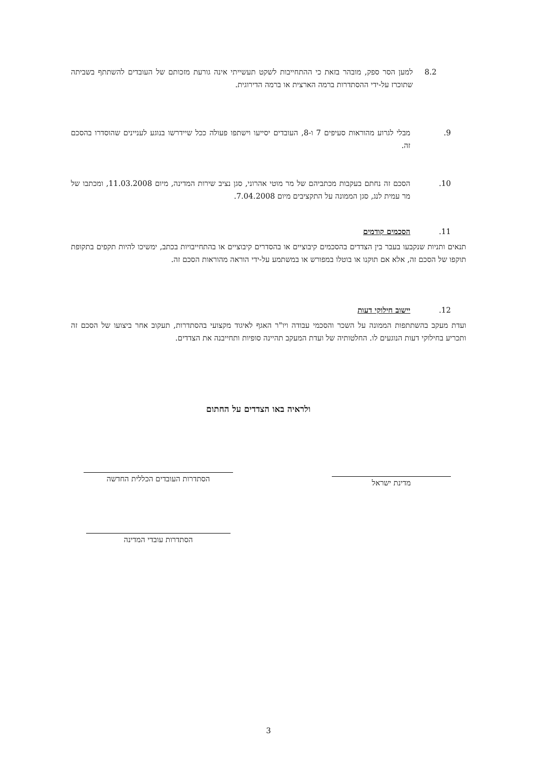8.2 למען הסר ספק, מובהר בזאת כי ההתחייבות לשקט תעשייתי אינה גורעת מזכותם של העובדים להשתתף בשביתה שתוכרז על-ידי ההסתדרות ברמה הארצית או ברמה הדירוגית.
.9 מבלי לגרוע מהוראות סעיפים 7 ו-8, העובדים יסייעו וישתפו פעולה ככל שיידרשו בנוגע לעניינים שהוסדרו בהסכם זה.
.10 הסכם זה נחתם בעקבות מכתביהם של מר מוטי אהרוני, סגן נציב שירות המדינה, מיום 11.03.2008, ומכתבו של מר עמית לנג, סגן הממונה על התקציבים מיום 7.04.2008.
.11 הסכמים קודמים
תנאים ותניות שנקבעו בעבר בין הצדדים בהסכמים קיבוציים או בהסדרים קיבוציים או בהתחייבויות בכתב, ימשיכו להיות תקפים בתקופת תוקפו של הסכם זה, אלא אם תוקנו או בוטלו במפורש או במשתמע על-ידי הוראה מהוראות הסכם זה.
.12 יישוב חילוקי דעות
ועדת מעקב בהשתתפות הממונה על השכר והסכמי עבודה ויו"ר האגף לאיגוד מקצועי בהסתדרות, תעקוב אחר ביצועו של הסכם זה ותכריע בחילוקי דעות הנוגעים לו. החלטותיה של ועדת המעקב תהיינה סופיות ותחייבנה את הצדדים.
ולראיה באו הצדדים על החתום
הסתדרות העובדים הכללית החדשה מדינת ישראל
הסתדרות עובדי המדינה
3